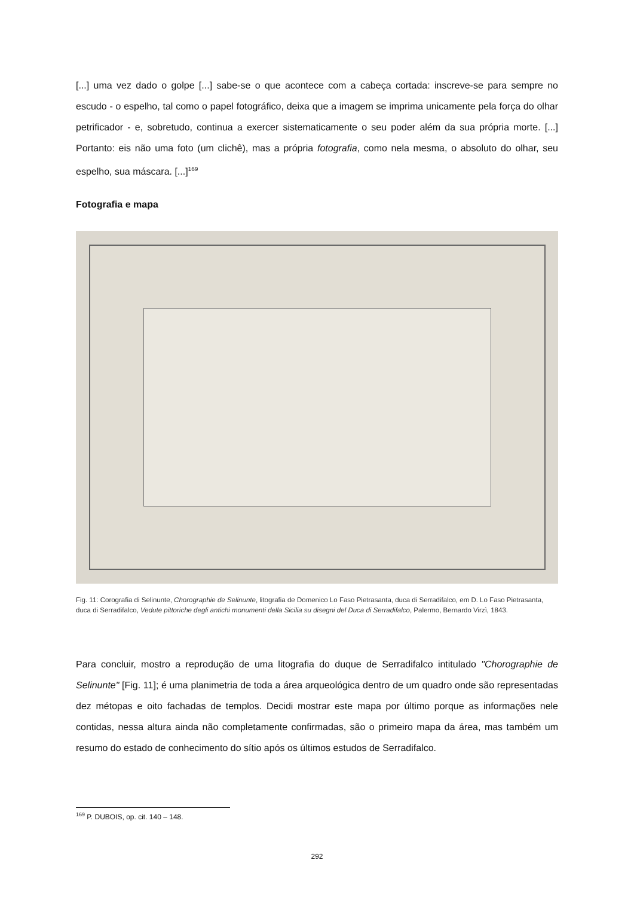[...] uma vez dado o golpe [...] sabe-se o que acontece com a cabeça cortada: inscreve-se para sempre no escudo - o espelho, tal como o papel fotográfico, deixa que a imagem se imprima unicamente pela força do olhar petrificador - e, sobretudo, continua a exercer sistematicamente o seu poder além da sua própria morte. [...] Portanto: eis não uma foto (um clichê), mas a própria fotografia, como nela mesma, o absoluto do olhar, seu espelho, sua máscara. [...]<sup>169</sup>
Fotografia e mapa
Fig. 11: Corografia di Selinunte, Chorographie de Selinunte, litografia de Domenico Lo Faso Pietrasanta, duca di Serradifalco, em D. Lo Faso Pietrasanta, duca di Serradifalco, Vedute pittoriche degli antichi monumenti della Sicilia su disegni del Duca di Serradifalco, Palermo, Bernardo Virzì, 1843.
Para concluir, mostro a reprodução de uma litografia do duque de Serradifalco intitulado "Chorographie de Selinunte" [Fig. 11]; é uma planimetria de toda a área arqueológica dentro de um quadro onde são representadas dez métopas e oito fachadas de templos. Decidi mostrar este mapa por último porque as informações nele contidas, nessa altura ainda não completamente confirmadas, são o primeiro mapa da área, mas também um resumo do estado de conhecimento do sítio após os últimos estudos de Serradifalco.
<sup>169</sup> P. DUBOIS, op. cit. 140 – 148.
292